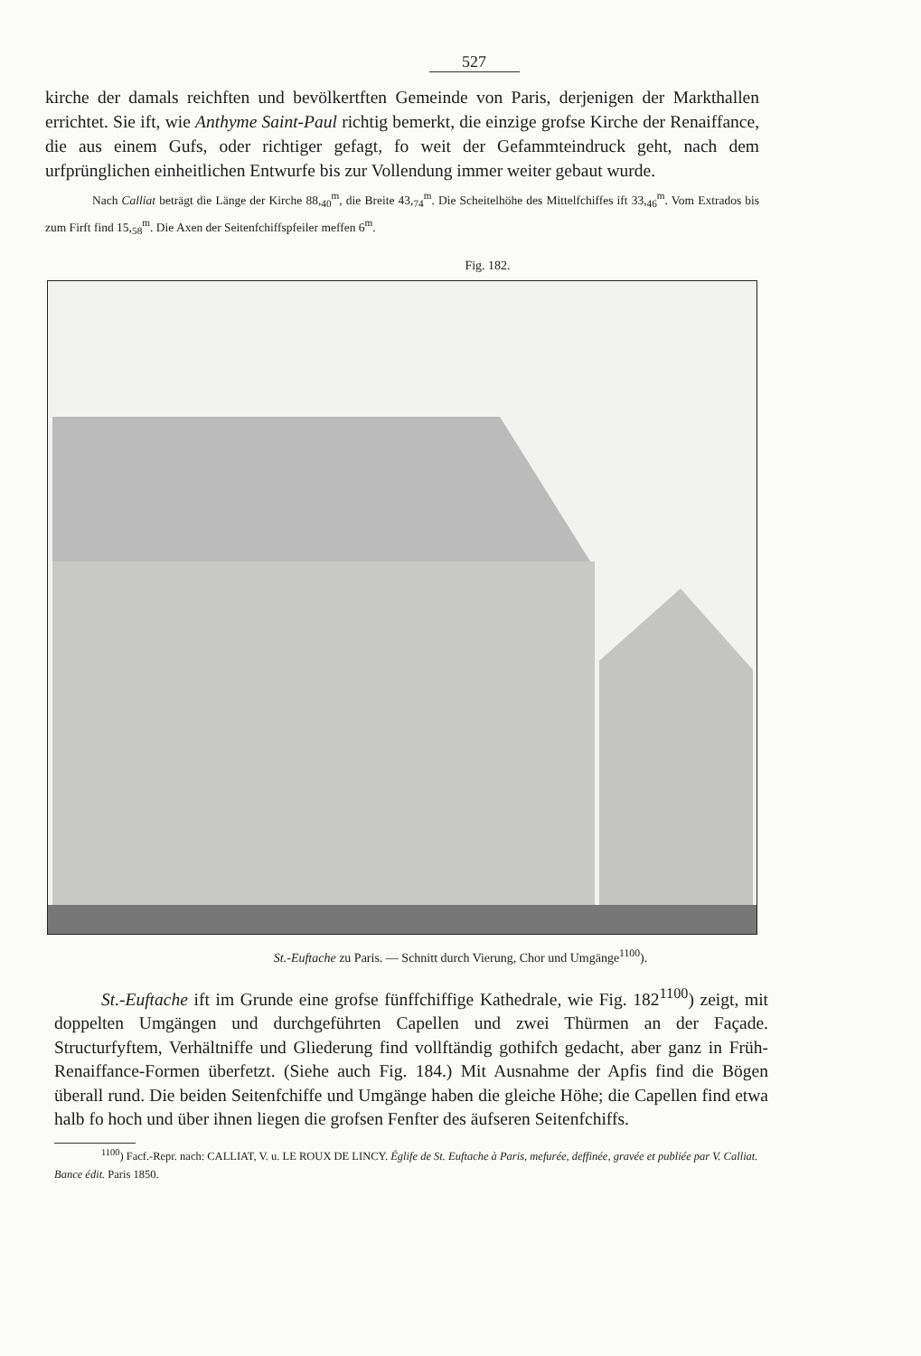527
kirche der damals reichften und bevölkertften Gemeinde von Paris, derjenigen der Markthallen errichtet. Sie ift, wie Anthyme Saint-Paul richtig bemerkt, die einzige grofse Kirche der Renaiffance, die aus einem Gufs, oder richtiger gefagt, fo weit der Gefammteindruck geht, nach dem urfprünglichen einheitlichen Entwurfe bis zur Vollendung immer weiter gebaut wurde.
Nach Calliat beträgt die Länge der Kirche 88,<sub>40</sub><sup>m</sup>, die Breite 43,<sub>74</sub><sup>m</sup>. Die Scheitelhöhe des Mittelfchiffes ift 33,<sub>46</sub><sup>m</sup>. Vom Extrados bis zum Firft find 15,<sub>58</sub><sup>m</sup>. Die Axen der Seitenfchiffspfeiler meffen 6<sup>m</sup>.
Fig. 182.
St.-Euftache zu Paris. — Schnitt durch Vierung, Chor und Umgänge<sup>1100</sup>).
St.-Euftache ift im Grunde eine grofse fünffchiffige Kathedrale, wie Fig. 182<sup>1100</sup>) zeigt, mit doppelten Umgängen und durchgeführten Capellen und zwei Thürmen an der Façade. Structurfyftem, Verhältniffe und Gliederung find vollftändig gothifch gedacht, aber ganz in Früh-Renaiffance-Formen überfetzt. (Siehe auch Fig. 184.) Mit Ausnahme der Apfis find die Bögen überall rund. Die beiden Seitenfchiffe und Umgänge haben die gleiche Höhe; die Capellen find etwa halb fo hoch und über ihnen liegen die grofsen Fenfter des äufseren Seitenfchiffs.
<sup>1100</sup>) Facf.-Repr. nach: CALLIAT, V. u. LE ROUX DE LINCY. Églife de St. Euftache à Paris, mefurée, deffinée, gravée et publiée par V. Calliat. Bance édit. Paris 1850.